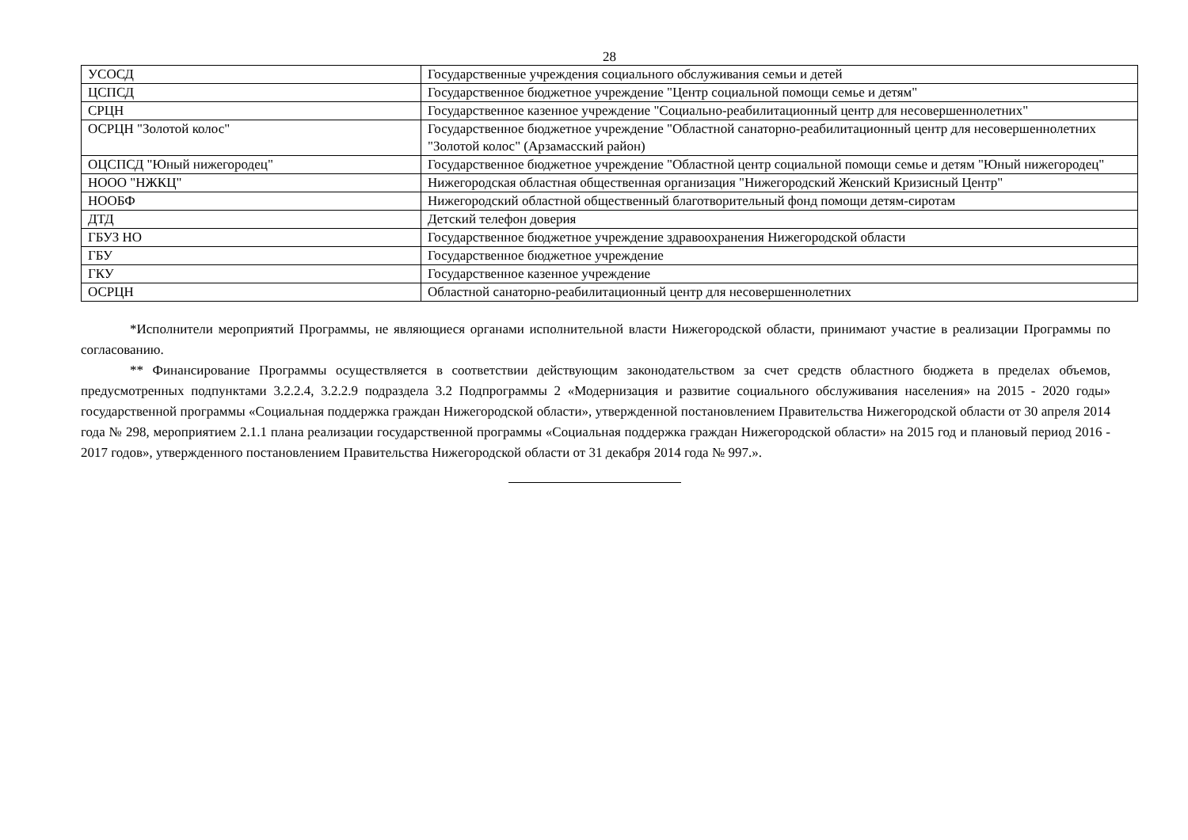28
| УСОСД | Государственные учреждения социального обслуживания семьи и детей |
| ЦСПСД | Государственное бюджетное учреждение "Центр социальной помощи семье и детям" |
| СРЦН | Государственное казенное учреждение "Социально-реабилитационный центр для несовершеннолетних" |
| ОСРЦН "Золотой колос" | Государственное бюджетное учреждение "Областной санаторно-реабилитационный центр для несовершеннолетних "Золотой колос" (Арзамасский район) |
| ОЦСПСД "Юный нижегородец" | Государственное бюджетное учреждение "Областной центр социальной помощи семье и детям "Юный нижегородец" |
| НООО "НЖКЦ" | Нижегородская областная общественная организация "Нижегородский Женский Кризисный Центр" |
| НООБФ | Нижегородский областной общественный благотворительный фонд помощи детям-сиротам |
| ДТД | Детский телефон доверия |
| ГБУЗ НО | Государственное бюджетное учреждение здравоохранения Нижегородской области |
| ГБУ | Государственное бюджетное учреждение |
| ГКУ | Государственное казенное учреждение |
| ОСРЦН | Областной санаторно-реабилитационный центр для несовершеннолетних |
*Исполнители мероприятий Программы, не являющиеся органами исполнительной власти Нижегородской области, принимают участие в реализации Программы по согласованию.
** Финансирование Программы осуществляется в соответствии действующим законодательством за счет средств областного бюджета в пределах объемов, предусмотренных подпунктами 3.2.2.4, 3.2.2.9 подраздела 3.2 Подпрограммы 2 «Модернизация и развитие социального обслуживания населения» на 2015 - 2020 годы» государственной программы «Социальная поддержка граждан Нижегородской области», утвержденной постановлением Правительства Нижегородской области от 30 апреля 2014 года № 298, мероприятием 2.1.1 плана реализации государственной программы «Социальная поддержка граждан Нижегородской области» на 2015 год и плановый период 2016 - 2017 годов», утвержденного постановлением Правительства Нижегородской области от 31 декабря 2014 года № 997.».